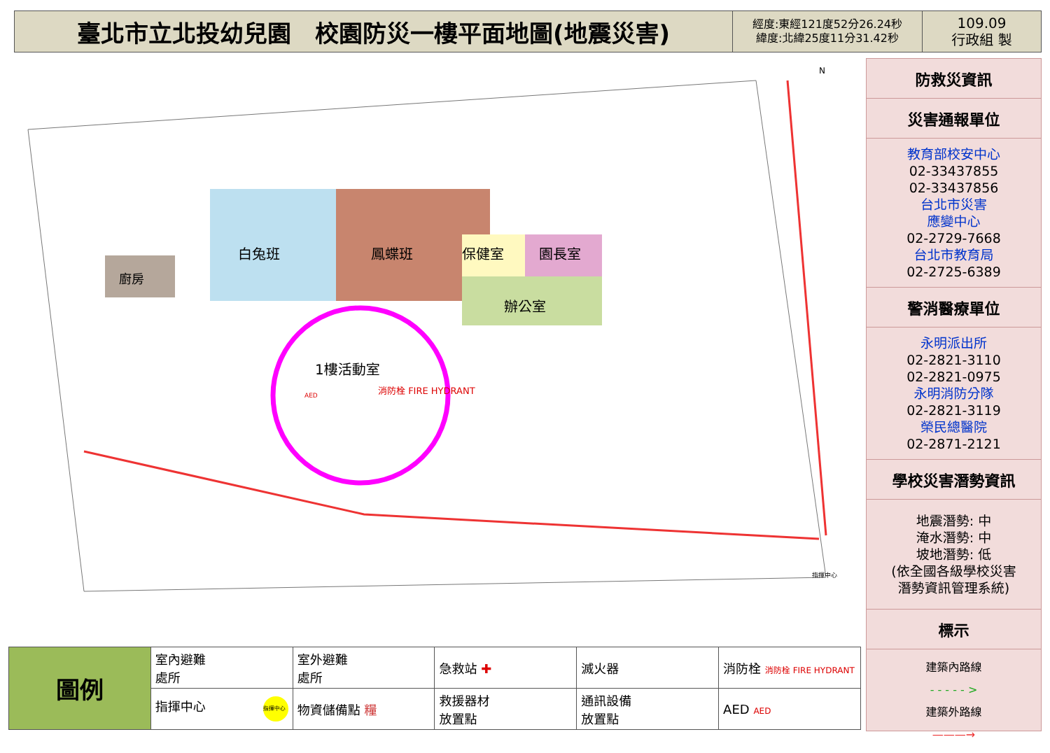臺北市立北投幼兒園　校園防災一樓平面地圖(地震災害)
經度:東經121度52分26.24秒
緯度:北緯25度11分31.42秒
109.09
行政組 製
白兔班
鳳蝶班
保健室
園長室
辦公室
廚房
1樓活動室
消防栓 FIRE HYDRANT
AED
N
指揮中心
防救災資訊
災害通報單位
教育部校安中心
02-33437855
02-33437856
台北市災害
應變中心
02-2729-7668
台北市教育局
02-2725-6389
警消醫療單位
永明派出所
02-2821-3110
02-2821-0975
永明消防分隊
02-2821-3119
榮民總醫院
02-2871-2121
學校災害潛勢資訊
地震潛勢: 中
淹水潛勢: 中
坡地潛勢: 低
(依全國各級學校災害
潛勢資訊管理系統)
標示
建築內路線
- - - - - >
建築外路線
———→
| 圖例 | 室內避難 處所 | 室外避難 處所 | 急救站 ✚ | 滅火器 | 消防栓 消防栓 FIRE HYDRANT |
| | 指揮中心 指揮中心 | 物資儲備點 糧 | 救援器材 放置點 | 通訊設備 放置點 | AED AED |